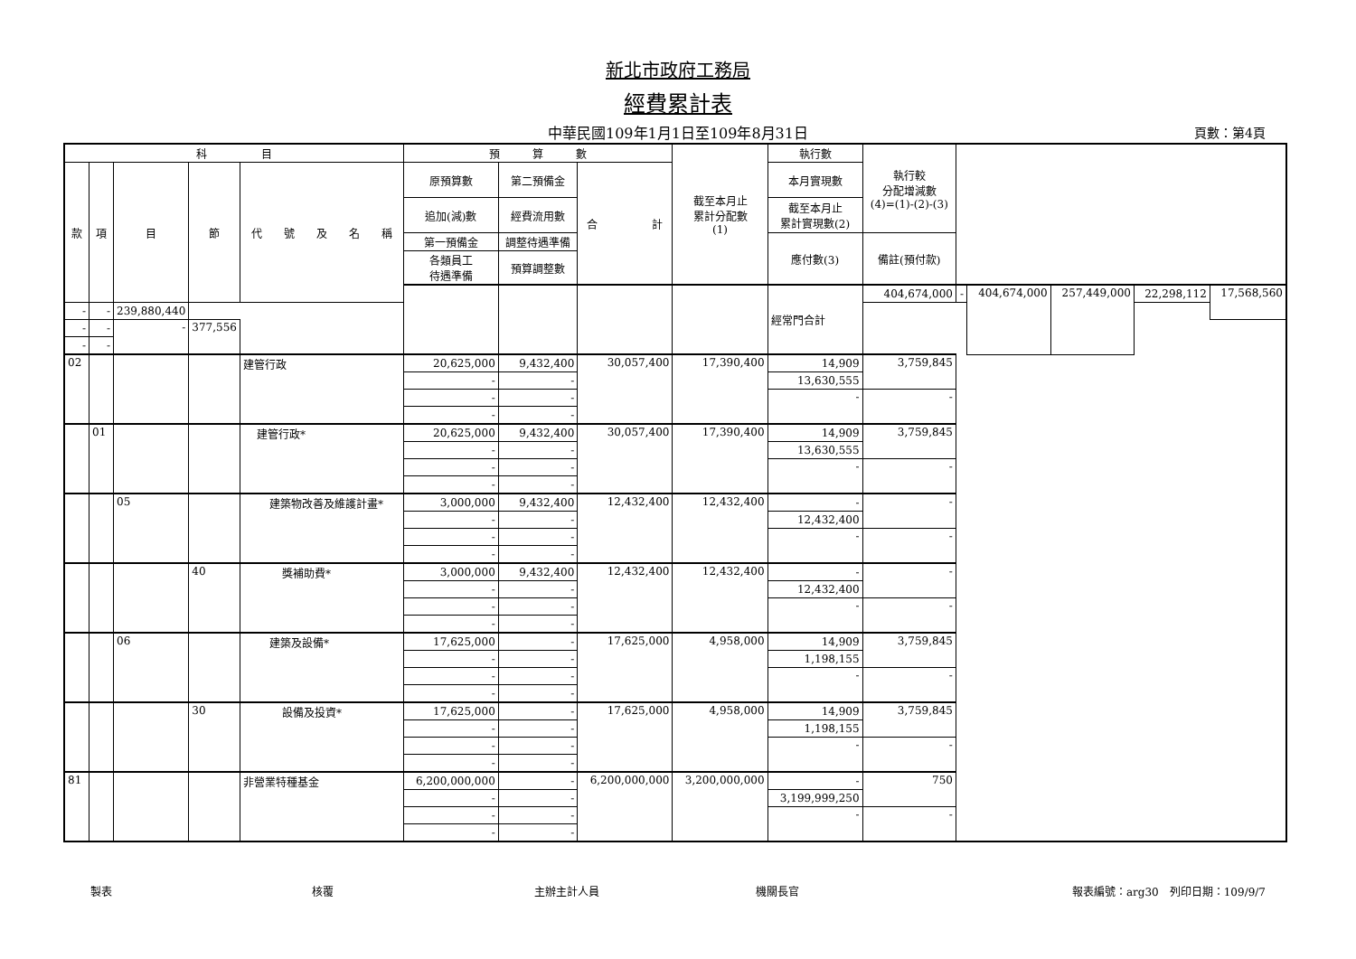新北市政府工務局
經費累計表
中華民國109年1月1日至109年8月31日 頁數：第4頁
| 科 目 | | | | | 預 算 數 | | | 截至本月止 累計分配數 (1) | 執行數 | 執行較 分配增減數 (4)=(1)-(2)-(3) | | | | | |
| --- | --- | --- | --- | --- | --- | --- | --- | --- | --- | --- | --- | --- | --- | --- | --- |
| 款 | 項 | 目 | 節 | 代 號 及 名 稱 | 原預算數 | 第二預備金 | 合 計 | | 本月實現數 | | | | | | |
| | | | | | 追加(減)數 | 經費流用數 | | | 截至本月止 累計實現數(2) | | | | | | |
| | | | | | 第一預備金 | 調整待遇準備 | | | 應付數(3) | 備註(預付款) | | | | | |
| | | | | | 各類員工 待遇準備 | 預算調整數 | | | | | | | | | |
| | | | | | | | | | 經常門合計 | 404,674,000 | - | 404,674,000 | 257,449,000 | 22,298,112 | 17,568,560 |
| - | - | 239,880,440 | | | | | | | | | | | | | |
| - | - | - | 377,556 | | | | | | | | | | | | |
| - | - | | | | | | | | | | | | | | |
| 02 | | | | 建管行政 | 20,625,000 | 9,432,400 | 30,057,400 | 17,390,400 | 14,909 | 3,759,845 | | | | | |
| | | | | | - | - | | | 13,630,555 | | | | | | |
| | | | | | - | - | | | - | - | | | | | |
| | | | | | - | - | | | | | | | | | |
| | 01 | | | 建管行政* | 20,625,000 | 9,432,400 | 30,057,400 | 17,390,400 | 14,909 | 3,759,845 | | | | | |
| | | | | | - | - | | | 13,630,555 | | | | | | |
| | | | | | - | - | | | - | - | | | | | |
| | | | | | - | - | | | | | | | | | |
| | | 05 | | 建築物改善及維護計畫* | 3,000,000 | 9,432,400 | 12,432,400 | 12,432,400 | - | - | | | | | |
| | | | | | - | - | | | 12,432,400 | | | | | | |
| | | | | | - | - | | | - | - | | | | | |
| | | | | | - | - | | | | | | | | | |
| | | | 40 | 獎補助費* | 3,000,000 | 9,432,400 | 12,432,400 | 12,432,400 | - | - | | | | | |
| | | | | | - | - | | | 12,432,400 | | | | | | |
| | | | | | - | - | | | - | - | | | | | |
| | | | | | - | - | | | | | | | | | |
| | | 06 | | 建築及設備* | 17,625,000 | - | 17,625,000 | 4,958,000 | 14,909 | 3,759,845 | | | | | |
| | | | | | - | - | | | 1,198,155 | | | | | | |
| | | | | | - | - | | | - | - | | | | | |
| | | | | | - | - | | | | | | | | | |
| | | | 30 | 設備及投資* | 17,625,000 | - | 17,625,000 | 4,958,000 | 14,909 | 3,759,845 | | | | | |
| | | | | | - | - | | | 1,198,155 | | | | | | |
| | | | | | - | - | | | - | - | | | | | |
| | | | | | - | - | | | | | | | | | |
| 81 | | | | 非營業特種基金 | 6,200,000,000 | - | 6,200,000,000 | 3,200,000,000 | - | 750 | | | | | |
| | | | | | - | - | | | 3,199,999,250 | | | | | | |
| | | | | | - | - | | | - | - | | | | | |
| | | | | | - | - | | | | | | | | | |
製表 核覆 主辦主計人員 機關長官 報表編號：arg30　列印日期：109/9/7